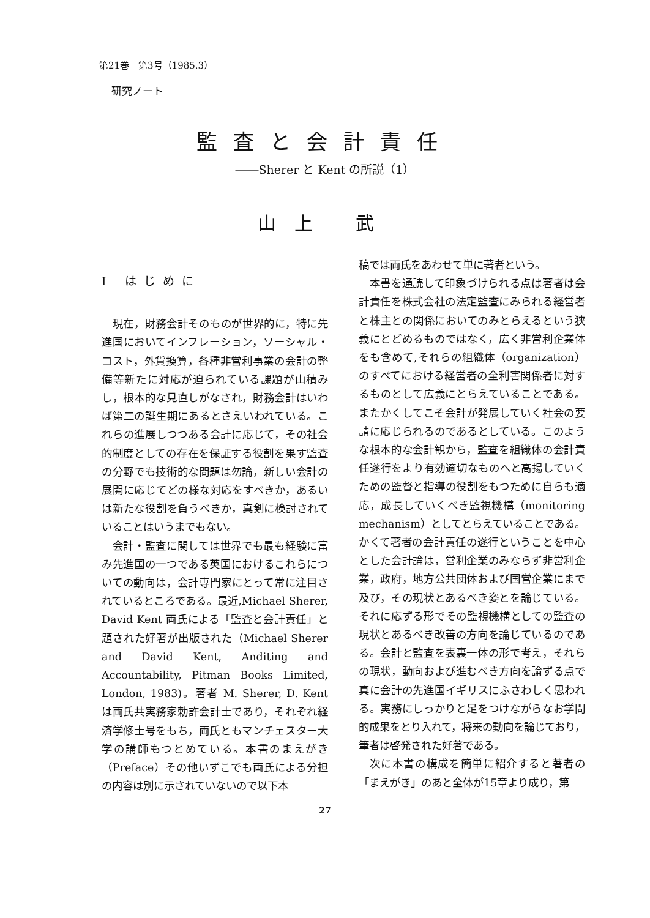第21巻　第3号（1985.3）
研究ノート
監査と会計責任
――Sherer と Kent の所説（1）
山上 武
Ⅰ はじめに
現在，財務会計そのものが世界的に，特に先進国においてインフレーション，ソーシャル・コスト，外貨換算，各種非営利事業の会計の整備等新たに対応が迫られている課題が山積みし，根本的な見直しがなされ，財務会計はいわば第二の誕生期にあるとさえいわれている。これらの進展しつつある会計に応じて，その社会的制度としての存在を保証する役割を果す監査の分野でも技術的な問題は勿論，新しい会計の展開に応じてどの様な対応をすべきか，あるいは新たな役割を負うべきか，真剣に検討されていることはいうまでもない。
会計・監査に関しては世界でも最も経験に富み先進国の一つである英国におけるこれらについての動向は，会計専門家にとって常に注目されているところである。最近,Michael Sherer, David Kent 両氏による「監査と会計責任」と題された好著が出版された（Michael Sherer and David Kent, Anditing and Accountability, Pitman Books Limited, London, 1983)。著者 M. Sherer, D. Kent は両氏共実務家勅許会計士であり，それぞれ経済学修士号をもち，両氏ともマンチェスター大学の講師もつとめている。本書のまえがき（Preface）その他いずこでも両氏による分担の内容は別に示されていないので以下本
稿では両氏をあわせて単に著者という。
本書を通読して印象づけられる点は著者は会計責任を株式会社の法定監査にみられる経営者と株主との関係においてのみとらえるという狭義にとどめるものではなく，広く非営利企業体をも含めて,それらの組織体（organization）のすべてにおける経営者の全利害関係者に対するものとして広義にとらえていることである。またかくしてこそ会計が発展していく社会の要請に応じられるのであるとしている。このような根本的な会計観から，監査を組織体の会計責任遂行をより有効適切なものへと高揚していくための監督と指導の役割をもつために自らも適応，成長していくべき監視機構（monitoring mechanism）としてとらえていることである。かくて著者の会計責任の遂行ということを中心とした会計論は，営利企業のみならず非営利企業，政府，地方公共団体および国営企業にまで及び，その現状とあるべき姿とを論じている。それに応ずる形でその監視機構としての監査の現状とあるべき改善の方向を論じているのである。会計と監査を表裏一体の形で考え，それらの現状，動向および進むべき方向を論ずる点で真に会計の先進国イギリスにふさわしく思われる。実務にしっかりと足をつけながらなお学問的成果をとり入れて，将来の動向を論じており，筆者は啓発された好著である。
次に本書の構成を簡単に紹介すると著者の「まえがき」のあと全体が15章より成り，第
27